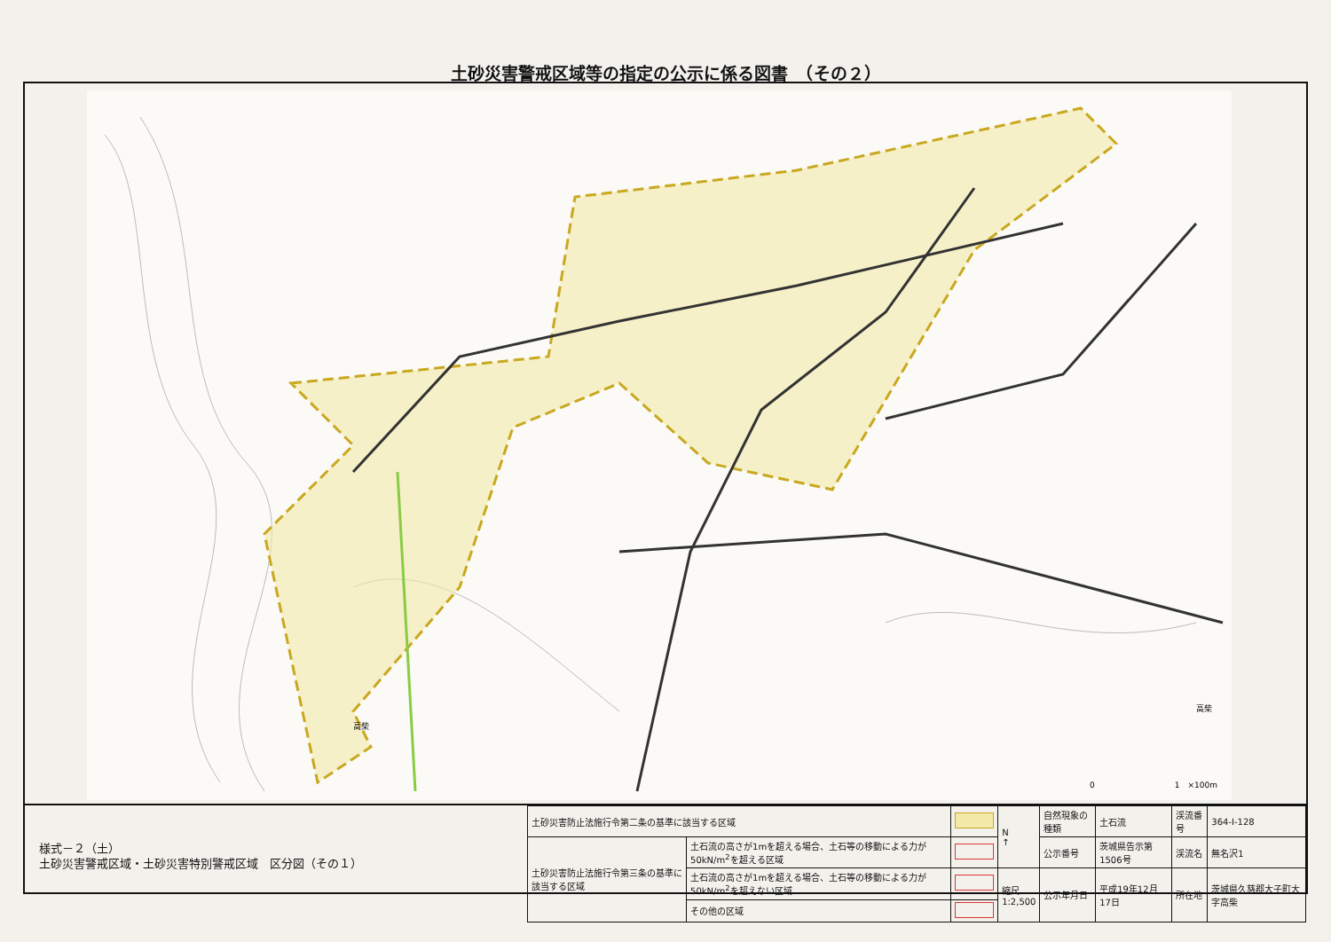土砂災害警戒区域等の指定の公示に係る図書　（その２）
0　　　　　　　　　　1　×100m
高柴
高柴
様式－２（土）
土砂災害警戒区域・土砂災害特別警戒区域　区分図（その１）
| 土砂災害防止法施行令第二条の基準に該当する区域 | | | N ↑ | 自然現象の種類 | 土石流 | 渓流番号 | 364-Ⅰ-128 |
| 土砂災害防止法施行令第三条の基準に該当する区域 | 土石流の高さが1mを超える場合、土石等の移動による力が50kN/m<sup>2</sup>を超える区域 | | | 公示番号 | 茨城県告示第1506号 | 渓流名 | 無名沢1 |
| | 土石流の高さが1mを超える場合、土石等の移動による力が50kN/m<sup>2</sup>を超えない区域 | | 縮尺 1:2,500 | 公示年月日 | 平成19年12月17日 | 所在地 | 茨城県久慈郡大子町大字高柴 |
| | その他の区域 | | | | | | |